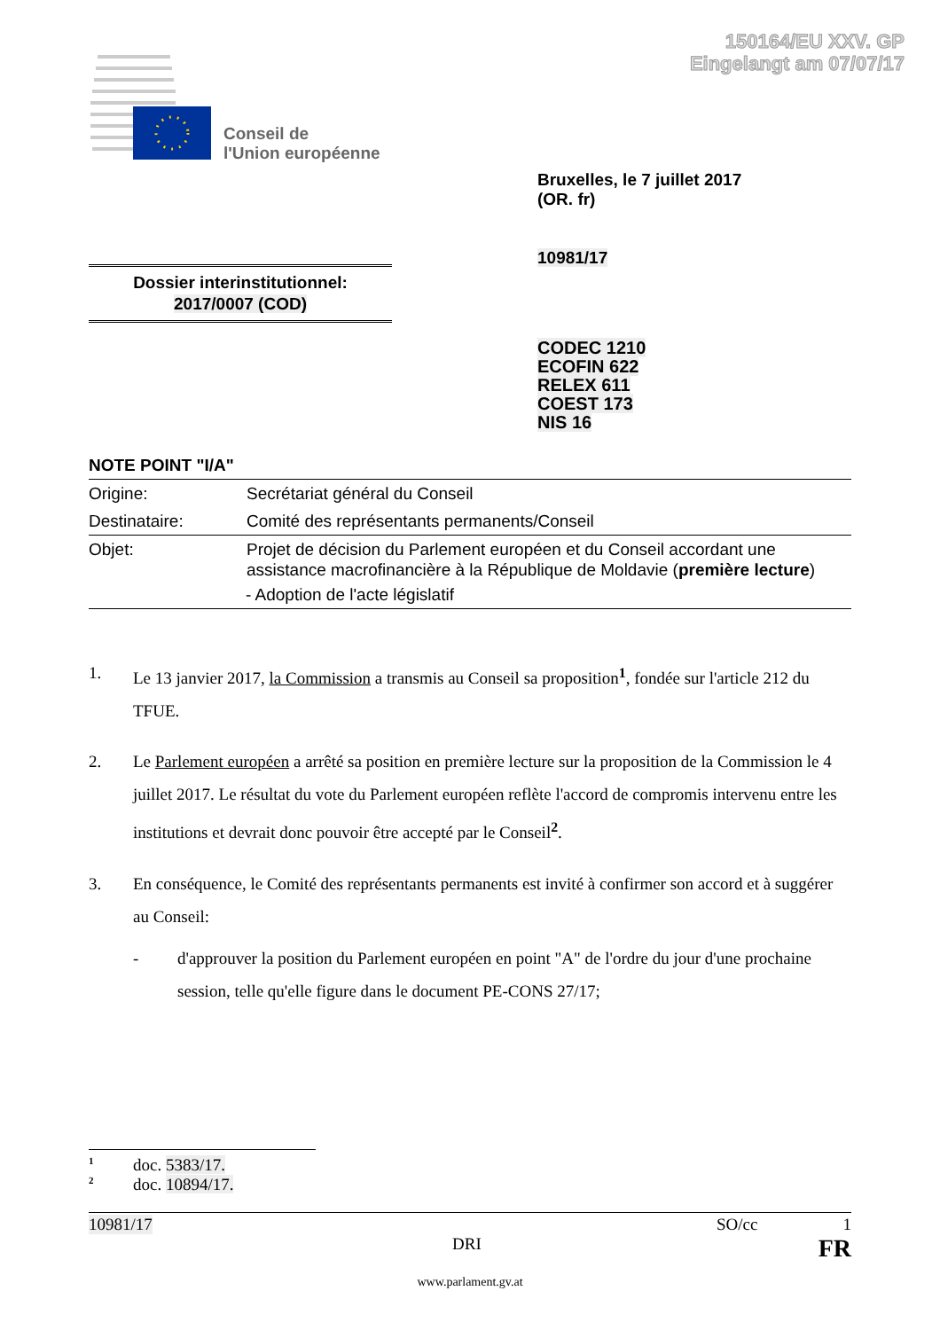150164/EU XXV. GP
Eingelangt am 07/07/17
Conseil de
l'Union européenne
Bruxelles, le 7 juillet 2017
(OR. fr)
10981/17
Dossier interinstitutionnel:
2017/0007 (COD)
CODEC 1210
ECOFIN 622
RELEX 611
COEST 173
NIS 16
NOTE POINT "I/A"
| Origine: | Secrétariat général du Conseil |
| Destinataire: | Comité des représentants permanents/Conseil |
| Objet: | Projet de décision du Parlement européen et du Conseil accordant une assistance macrofinancière à la République de Moldavie ( première lecture ) |
| | - Adoption de l'acte législatif |
1. Le 13 janvier 2017, la Commission a transmis au Conseil sa proposition<sup>1</sup>, fondée sur l'article 212 du TFUE.
2. Le Parlement européen a arrêté sa position en première lecture sur la proposition de la Commission le 4 juillet 2017. Le résultat du vote du Parlement européen reflète l'accord de compromis intervenu entre les institutions et devrait donc pouvoir être accepté par le Conseil<sup>2</sup>.
3. En conséquence, le Comité des représentants permanents est invité à confirmer son accord et à suggérer au Conseil:
- d'approuver la position du Parlement européen en point "A" de l'ordre du jour d'une prochaine session, telle qu'elle figure dans le document PE-CONS 27/17;
<sup>1</sup> doc. 5383/17.
<sup>2</sup> doc. 10894/17.
10981/17 SO/cc 1
DRI FR
www.parlament.gv.at